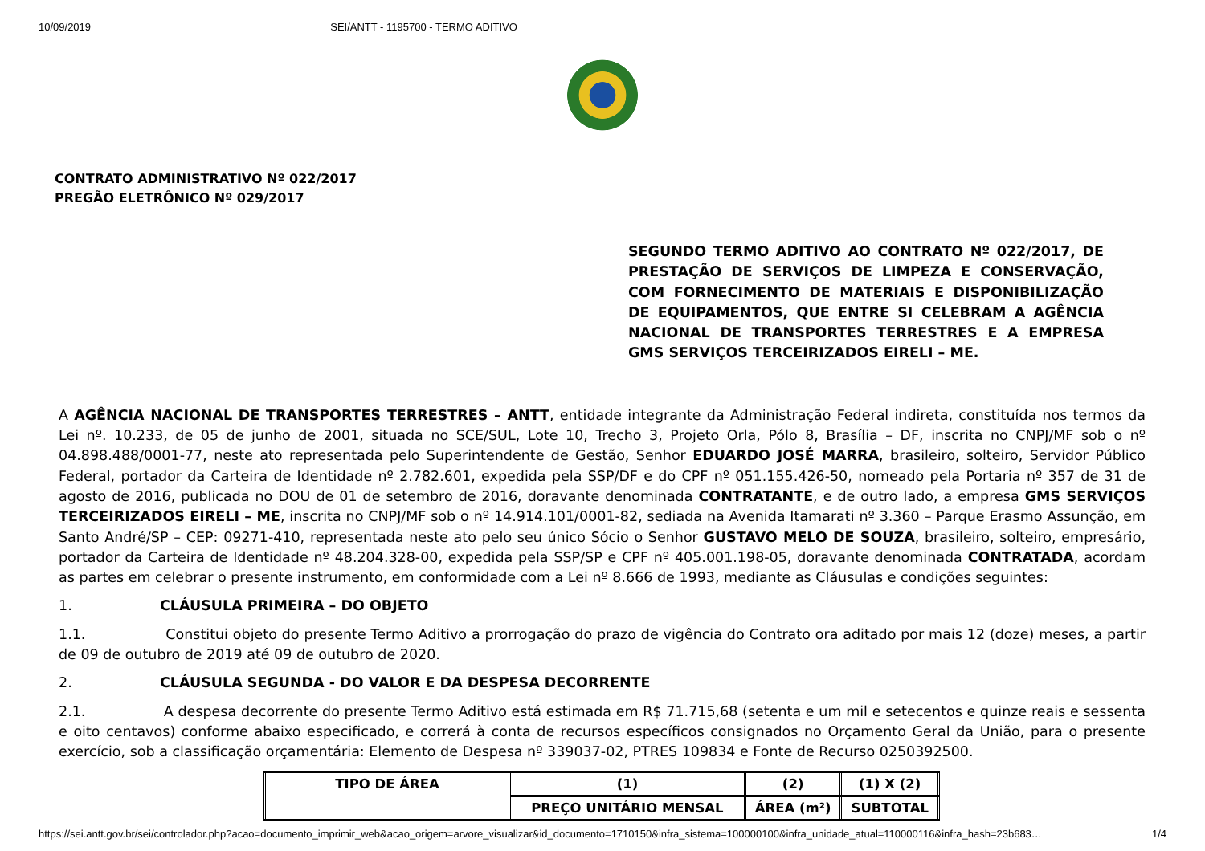10/09/2019 SEI/ANTT - 1195700 - TERMO ADITIVO
CONTRATO ADMINISTRATIVO Nº 022/2017
PREGÃO ELETRÔNICO Nº 029/2017
SEGUNDO TERMO ADITIVO AO CONTRATO Nº 022/2017, DE PRESTAÇÃO DE SERVIÇOS DE LIMPEZA E CONSERVAÇÃO, COM FORNECIMENTO DE MATERIAIS E DISPONIBILIZAÇÃO DE EQUIPAMENTOS, QUE ENTRE SI CELEBRAM A AGÊNCIA NACIONAL DE TRANSPORTES TERRESTRES E A EMPRESA GMS SERVIÇOS TERCEIRIZADOS EIRELI – ME.
A AGÊNCIA NACIONAL DE TRANSPORTES TERRESTRES – ANTT, entidade integrante da Administração Federal indireta, constituída nos termos da Lei nº. 10.233, de 05 de junho de 2001, situada no SCE/SUL, Lote 10, Trecho 3, Projeto Orla, Pólo 8, Brasília – DF, inscrita no CNPJ/MF sob o nº 04.898.488/0001-77, neste ato representada pelo Superintendente de Gestão, Senhor EDUARDO JOSÉ MARRA, brasileiro, solteiro, Servidor Público Federal, portador da Carteira de Identidade nº 2.782.601, expedida pela SSP/DF e do CPF nº 051.155.426-50, nomeado pela Portaria nº 357 de 31 de agosto de 2016, publicada no DOU de 01 de setembro de 2016, doravante denominada CONTRATANTE, e de outro lado, a empresa GMS SERVIÇOS TERCEIRIZADOS EIRELI – ME, inscrita no CNPJ/MF sob o nº 14.914.101/0001-82, sediada na Avenida Itamarati nº 3.360 – Parque Erasmo Assunção, em Santo André/SP – CEP: 09271-410, representada neste ato pelo seu único Sócio o Senhor GUSTAVO MELO DE SOUZA, brasileiro, solteiro, empresário, portador da Carteira de Identidade nº 48.204.328-00, expedida pela SSP/SP e CPF nº 405.001.198-05, doravante denominada CONTRATADA, acordam as partes em celebrar o presente instrumento, em conformidade com a Lei nº 8.666 de 1993, mediante as Cláusulas e condições seguintes:
1. CLÁUSULA PRIMEIRA – DO OBJETO
1.1. Constitui objeto do presente Termo Aditivo a prorrogação do prazo de vigência do Contrato ora aditado por mais 12 (doze) meses, a partir de 09 de outubro de 2019 até 09 de outubro de 2020.
2. CLÁUSULA SEGUNDA - DO VALOR E DA DESPESA DECORRENTE
2.1. A despesa decorrente do presente Termo Aditivo está estimada em R$ 71.715,68 (setenta e um mil e setecentos e quinze reais e sessenta e oito centavos) conforme abaixo especificado, e correrá à conta de recursos específicos consignados no Orçamento Geral da União, para o presente exercício, sob a classificação orçamentária: Elemento de Despesa nº 339037-02, PTRES 109834 e Fonte de Recurso 0250392500.
| TIPO DE ÁREA | (1) | (2) | (1) X (2) |
| --- | --- | --- | --- |
| | PREÇO UNITÁRIO MENSAL | ÁREA (m²) | SUBTOTAL |
https://sei.antt.gov.br/sei/controlador.php?acao=documento_imprimir_web&acao_origem=arvore_visualizar&id_documento=1710150&infra_sistema=100000100&infra_unidade_atual=110000116&infra_hash=23b683… 1/4